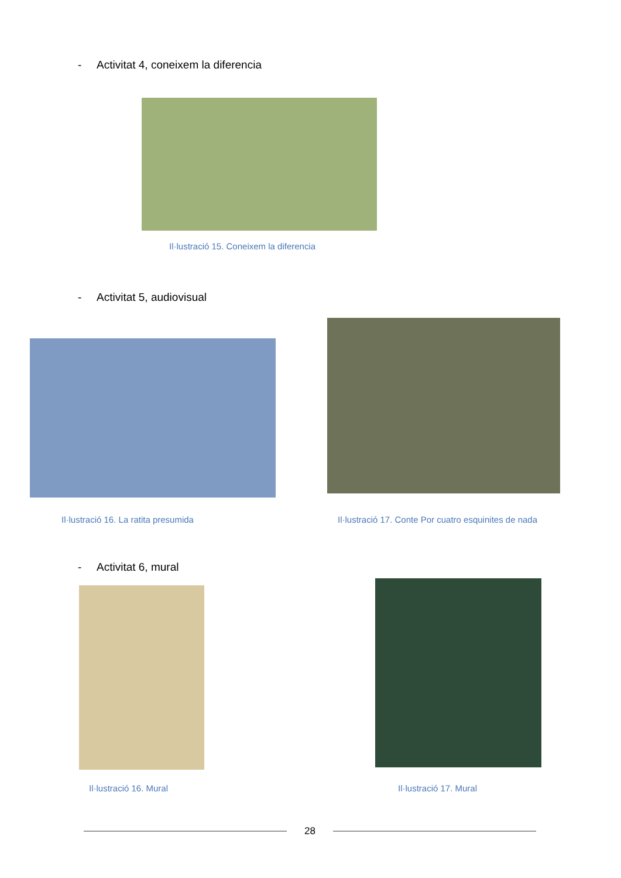- Activitat 4, coneixem la diferencia
Il·lustració 15. Coneixem la diferencia
- Activitat 5, audiovisual
Il·lustració 16. La ratita presumida Il·lustració 17. Conte Por cuatro esquinites de nada
- Activitat 6, mural
Il·lustració 16. Mural Il·lustració 17. Mural
28